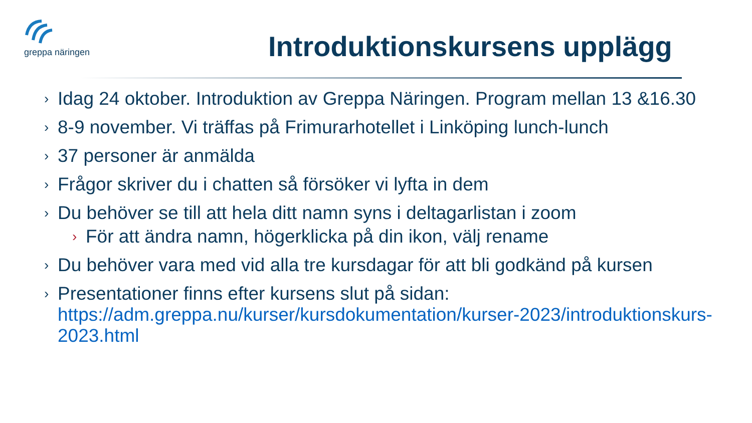greppa näringen
Introduktionskursens upplägg
› Idag 24 oktober. Introduktion av Greppa Näringen. Program mellan 13 &16.30
› 8-9 november. Vi träffas på Frimurarhotellet i Linköping lunch-lunch
› 37 personer är anmälda
› Frågor skriver du i chatten så försöker vi lyfta in dem
› Du behöver se till att hela ditt namn syns i deltagarlistan i zoom
› För att ändra namn, högerklicka på din ikon, välj rename
› Du behöver vara med vid alla tre kursdagar för att bli godkänd på kursen
› Presentationer finns efter kursens slut på sidan: https://adm.greppa.nu/kurser/kursdokumentation/kurser-2023/introduktionskurs-2023.html